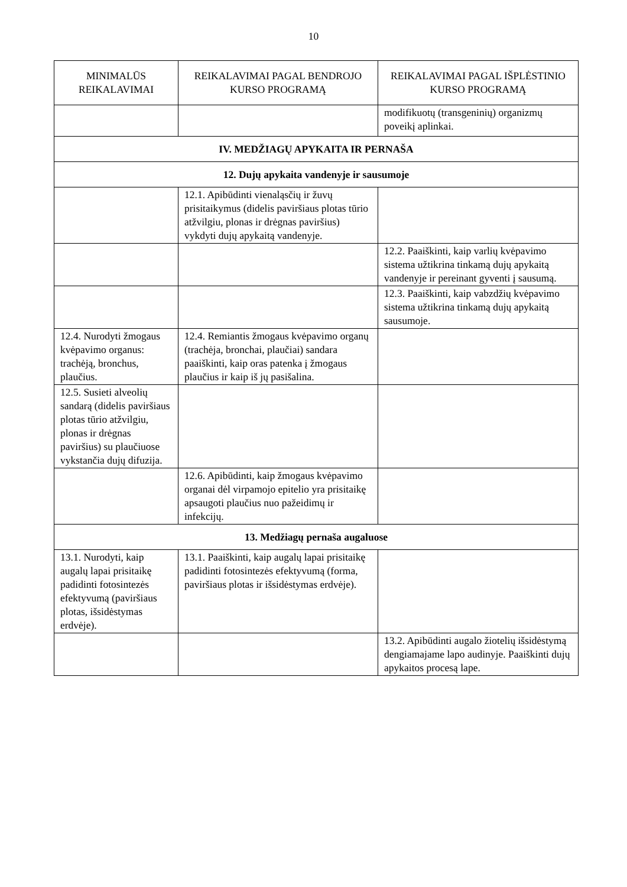10
| MINIMALŪS REIKALAVIMAI | REIKALAVIMAI PAGAL BENDROJO KURSO PROGRAMĄ | REIKALAVIMAI PAGAL IŠPLĖSTINIO KURSO PROGRAMĄ |
| --- | --- | --- |
| | | modifikuotų (transgeninių) organizmų poveikį aplinkai. |
| IV. MEDŽIAGŲ APYKAITA IR PERNAŠA | | |
| 12. Dujų apykaita vandenyje ir sausumoje | | |
| | 12.1. Apibūdinti vienaląsčių ir žuvų prisitaikymus (didelis paviršiaus plotas tūrio atžvilgiu, plonas ir drėgnas paviršius) vykdyti dujų apykaitą vandenyje. | |
| | | 12.2. Paaiškinti, kaip varlių kvėpavimo sistema užtikrina tinkamą dujų apykaitą vandenyje ir pereinant gyventi į sausumą. |
| | | 12.3. Paaiškinti, kaip vabzdžių kvėpavimo sistema užtikrina tinkamą dujų apykaitą sausumoje. |
| 12.4. Nurodyti žmogaus kvėpavimo organus: trachėją, bronchus, plaučius. | 12.4. Remiantis žmogaus kvėpavimo organų (trachėja, bronchai, plaučiai) sandara paaiškinti, kaip oras patenka į žmogaus plaučius ir kaip iš jų pasišalina. | |
| 12.5. Susieti alveolių sandarą (didelis paviršiaus plotas tūrio atžvilgiu, plonas ir drėgnas paviršius) su plaučiuose vykstančia dujų difuzija. | | |
| | 12.6. Apibūdinti, kaip žmogaus kvėpavimo organai dėl virpamojo epitelio yra prisitaikę apsaugoti plaučius nuo pažeidimų ir infekcijų. | |
| 13. Medžiagų pernaša augaluose | | |
| 13.1. Nurodyti, kaip augalų lapai prisitaikę padidinti fotosintezės efektyvumą (paviršiaus plotas, išsidėstymas erdvėje). | 13.1. Paaiškinti, kaip augalų lapai prisitaikę padidinti fotosintezės efektyvumą (forma, paviršiaus plotas ir išsidėstymas erdvėje). | |
| | | 13.2. Apibūdinti augalo žiotelių išsidėstymą dengiamajame lapo audinyje. Paaiškinti dujų apykaitos procesą lape. |